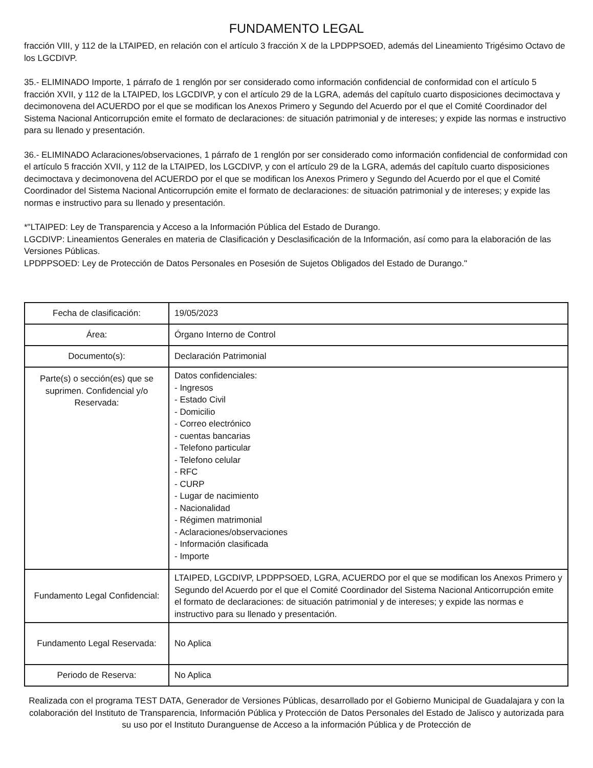FUNDAMENTO LEGAL
fracción VIII, y 112 de la LTAIPED, en relación con el artículo 3 fracción X de la LPDPPSOED, además del Lineamiento Trigésimo Octavo de los LGCDIVP.
35.- ELIMINADO Importe, 1 párrafo de 1 renglón por ser considerado como información confidencial de conformidad con el artículo 5 fracción XVII, y 112 de la LTAIPED, los LGCDIVP, y con el artículo 29 de la LGRA, además del capítulo cuarto disposiciones decimoctava y decimonovena del ACUERDO por el que se modifican los Anexos Primero y Segundo del Acuerdo por el que el Comité Coordinador del Sistema Nacional Anticorrupción emite el formato de declaraciones: de situación patrimonial y de intereses; y expide las normas e instructivo para su llenado y presentación.
36.- ELIMINADO Aclaraciones/observaciones, 1 párrafo de 1 renglón por ser considerado como información confidencial de conformidad con el artículo 5 fracción XVII, y 112 de la LTAIPED, los LGCDIVP, y con el artículo 29 de la LGRA, además del capítulo cuarto disposiciones decimoctava y decimonovena del ACUERDO por el que se modifican los Anexos Primero y Segundo del Acuerdo por el que el Comité Coordinador del Sistema Nacional Anticorrupción emite el formato de declaraciones: de situación patrimonial y de intereses; y expide las normas e instructivo para su llenado y presentación.
*"LTAIPED: Ley de Transparencia y Acceso a la Información Pública del Estado de Durango.
LGCDIVP: Lineamientos Generales en materia de Clasificación y Desclasificación de la Información, así como para la elaboración de las Versiones Públicas.
LPDPPSOED: Ley de Protección de Datos Personales en Posesión de Sujetos Obligados del Estado de Durango."
| Fecha de clasificación: | 19/05/2023 |
| Área: | Órgano Interno de Control |
| Documento(s): | Declaración Patrimonial |
| Parte(s) o sección(es) que se suprimen. Confidencial y/o Reservada: | Datos confidenciales: - Ingresos - Estado Civil - Domicilio - Correo electrónico - cuentas bancarias - Telefono particular - Telefono celular - RFC - CURP - Lugar de nacimiento - Nacionalidad - Régimen matrimonial - Aclaraciones/observaciones - Información clasificada - Importe |
| Fundamento Legal Confidencial: | LTAIPED, LGCDIVP, LPDPPSOED, LGRA, ACUERDO por el que se modifican los Anexos Primero y Segundo del Acuerdo por el que el Comité Coordinador del Sistema Nacional Anticorrupción emite el formato de declaraciones: de situación patrimonial y de intereses; y expide las normas e instructivo para su llenado y presentación. |
| Fundamento Legal Reservada: | No Aplica |
| Periodo de Reserva: | No Aplica |
Realizada con el programa TEST DATA, Generador de Versiones Públicas, desarrollado por el Gobierno Municipal de Guadalajara y con la colaboración del Instituto de Transparencia, Información Pública y Protección de Datos Personales del Estado de Jalisco y autorizada para su uso por el Instituto Duranguense de Acceso a la información Pública y de Protección de